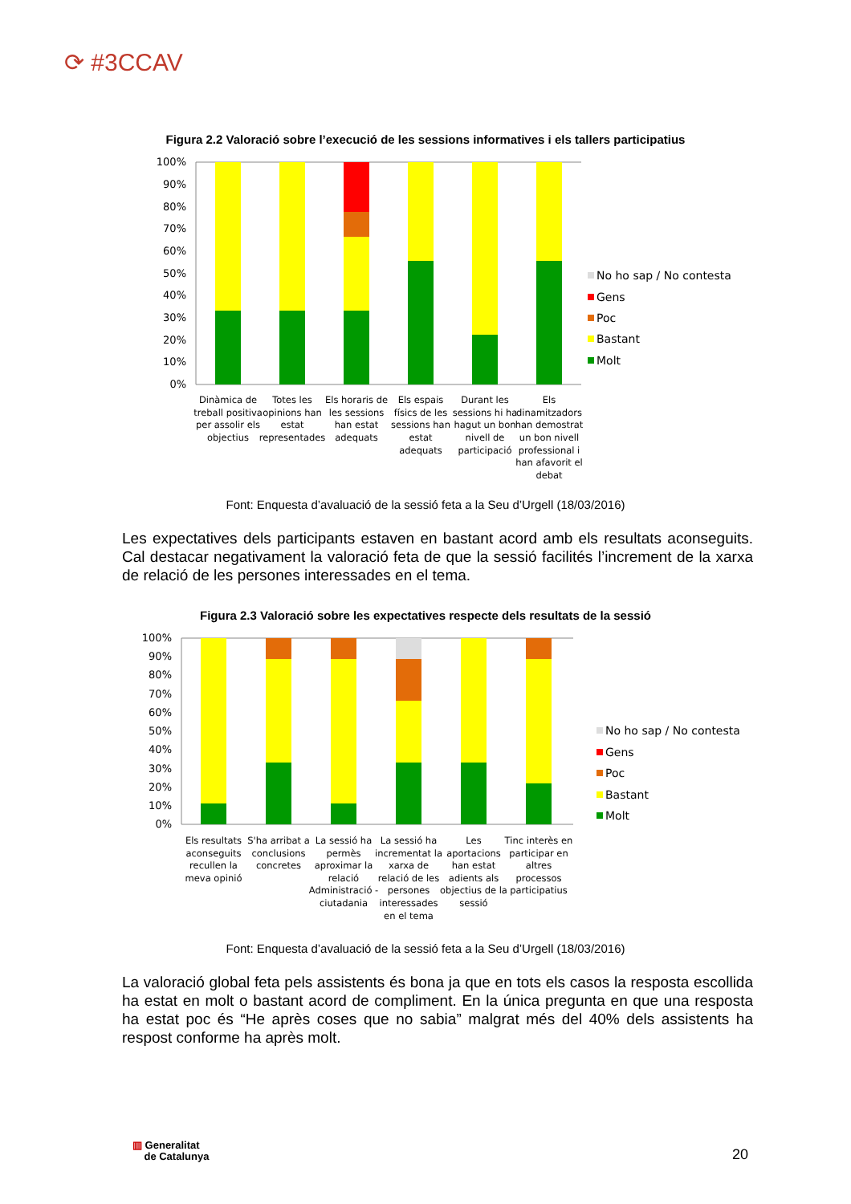⟳ #3CCAV
Figura 2.2 Valoració sobre l’execució de les sessions informatives i els tallers participatius
100%
90%
80%
70%
60%
50%
40%
30%
20%
10%
0%
No ho sap / No contesta
Gens
Poc
Bastant
Molt
Dinàmica de
treball positiva
per assolir els
objectius
Totes les
opinions han
estat
representades
Els horaris de
les sessions
han estat
adequats
Els espais
físics de les
sessions han
estat
adequats
Durant les
sessions hi ha
hagut un bon
nivell de
participació
Els
dinamitzadors
han demostrat
un bon nivell
professional i
han afavorit el
debat
Font: Enquesta d’avaluació de la sessió feta a la Seu d’Urgell (18/03/2016)
Les expectatives dels participants estaven en bastant acord amb els resultats aconseguits. Cal destacar negativament la valoració feta de que la sessió facilités l’increment de la xarxa de relació de les persones interessades en el tema.
Figura 2.3 Valoració sobre les expectatives respecte dels resultats de la sessió
100%
90%
80%
70%
60%
50%
40%
30%
20%
10%
0%
No ho sap / No contesta
Gens
Poc
Bastant
Molt
Els resultats
aconseguits
recullen la
meva opinió
S'ha arribat a
conclusions
concretes
La sessió ha
permès
aproximar la
relació
Administració -
ciutadania
La sessió ha
incrementat la
xarxa de
relació de les
persones
interessades
en el tema
Les
aportacions
han estat
adients als
objectius de la
sessió
Tinc interès en
participar en
altres
processos
participatius
Font: Enquesta d’avaluació de la sessió feta a la Seu d’Urgell (18/03/2016)
La valoració global feta pels assistents és bona ja que en tots els casos la resposta escollida ha estat en molt o bastant acord de compliment. En la única pregunta en que una resposta ha estat poc és “He après coses que no sabia” malgrat més del 40% dels assistents ha respost conforme ha après molt.
▥ Generalitat
de Catalunya
20